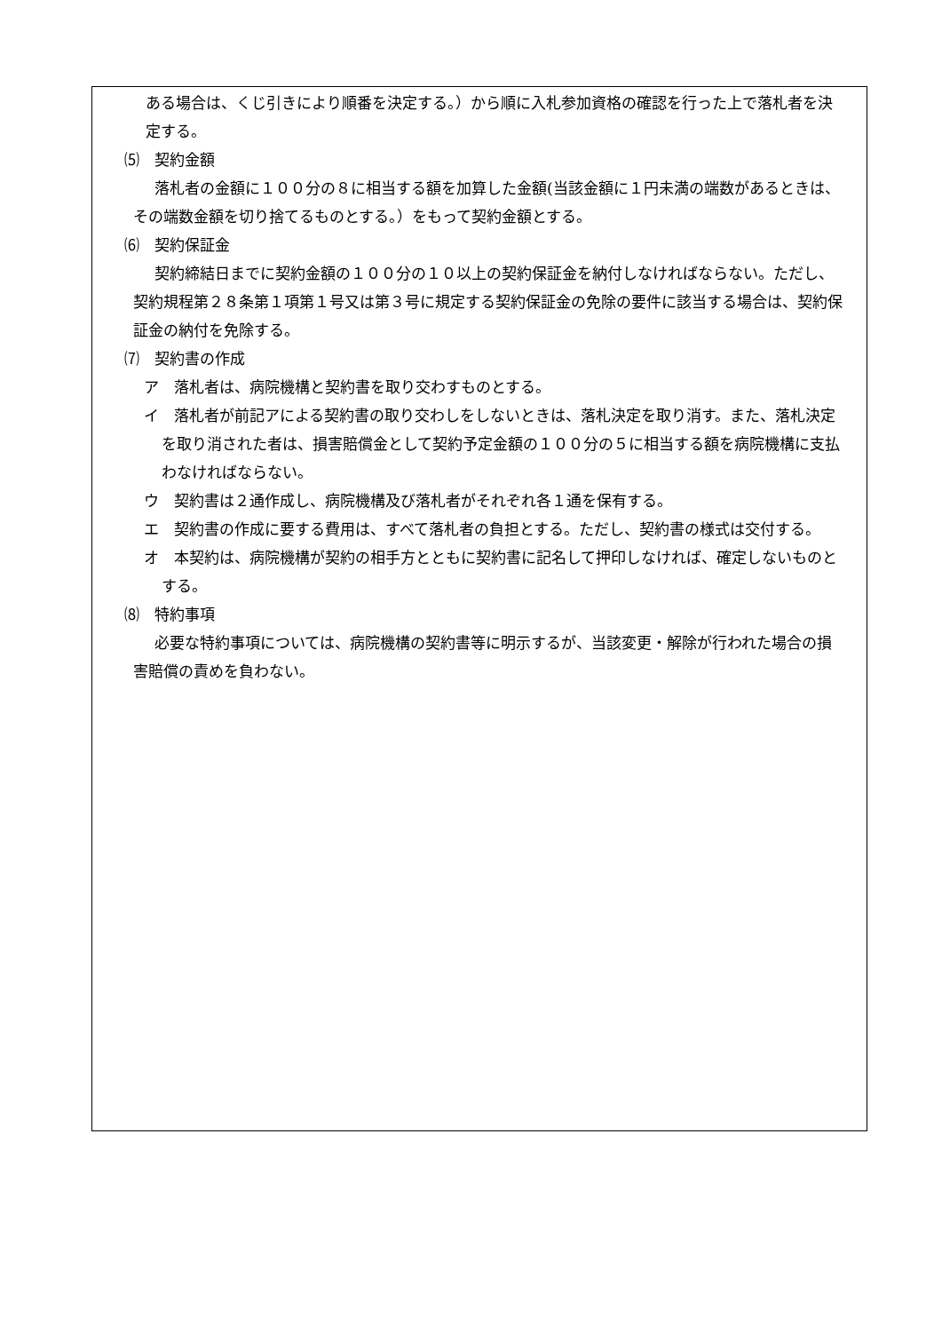ある場合は、くじ引きにより順番を決定する。）から順に入札参加資格の確認を行った上で落札者を決定する。
⑸　契約金額
落札者の金額に１００分の８に相当する額を加算した金額(当該金額に１円未満の端数があるときは、その端数金額を切り捨てるものとする。）をもって契約金額とする。
⑹　契約保証金
契約締結日までに契約金額の１００分の１０以上の契約保証金を納付しなければならない。ただし、契約規程第２８条第１項第１号又は第３号に規定する契約保証金の免除の要件に該当する場合は、契約保証金の納付を免除する。
⑺　契約書の作成
ア　落札者は、病院機構と契約書を取り交わすものとする。
イ　落札者が前記アによる契約書の取り交わしをしないときは、落札決定を取り消す。また、落札決定を取り消された者は、損害賠償金として契約予定金額の１００分の５に相当する額を病院機構に支払わなければならない。
ウ　契約書は２通作成し、病院機構及び落札者がそれぞれ各１通を保有する。
エ　契約書の作成に要する費用は、すべて落札者の負担とする。ただし、契約書の様式は交付する。
オ　本契約は、病院機構が契約の相手方とともに契約書に記名して押印しなければ、確定しないものとする。
⑻　特約事項
必要な特約事項については、病院機構の契約書等に明示するが、当該変更・解除が行われた場合の損害賠償の責めを負わない。